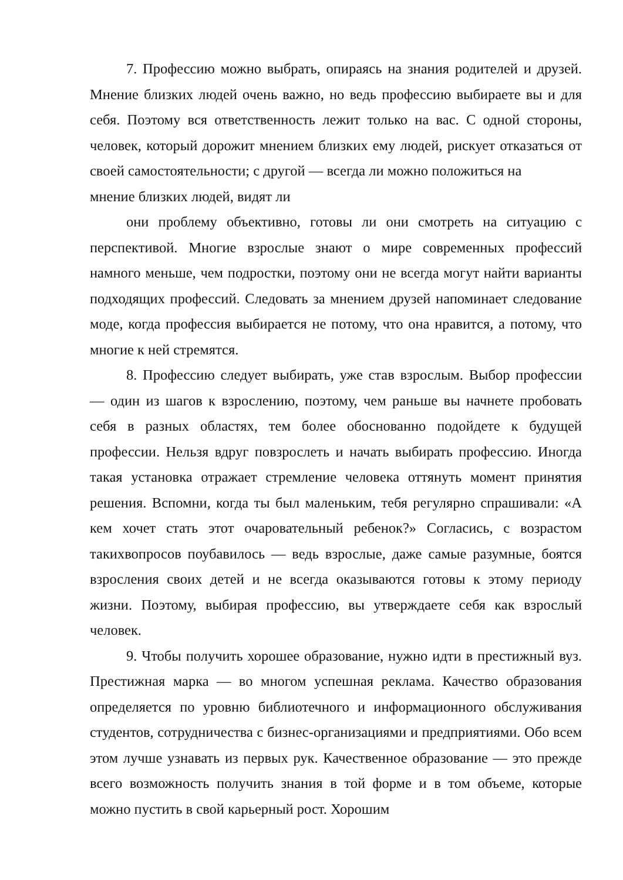7. Профессию можно выбрать, опираясь на знания родителей и друзей. Мнение близких людей очень важно, но ведь профессию выбираете вы и для себя. Поэтому вся ответственность лежит только на вас. С одной стороны, человек, который дорожит мнением близких ему людей, рискует отказаться от своей самостоятельности; с другой — всегда ли можно положиться на
мнение близких людей, видят ли
они проблему объективно, готовы ли они смотреть на ситуацию с перспективой. Многие взрослые знают о мире современных профессий намного меньше, чем подростки, поэтому они не всегда могут найти варианты подходящих профессий. Следовать за мнением друзей напоминает следование моде, когда профессия выбирается не потому, что она нравится, а потому, что многие к ней стремятся.
8. Профессию следует выбирать, уже став взрослым. Выбор профессии — один из шагов к взрослению, поэтому, чем раньше вы начнете пробовать себя в разных областях, тем более обоснованно подойдете к будущей профессии. Нельзя вдруг повзрослеть и начать выбирать профессию. Иногда такая установка отражает стремление человека оттянуть момент принятия решения. Вспомни, когда ты был маленьким, тебя регулярно спрашивали: «А кем хочет стать этот очаровательный ребенок?» Согласись, с возрастом такихвопросов поубавилось — ведь взрослые, даже самые разумные, боятся взросления своих детей и не всегда оказываются готовы к этому периоду жизни. Поэтому, выбирая профессию, вы утверждаете себя как взрослый человек.
9. Чтобы получить хорошее образование, нужно идти в престижный вуз. Престижная марка — во многом успешная реклама. Качество образования определяется по уровню библиотечного и информационного обслуживания студентов, сотрудничества с бизнес-организациями и предприятиями. Обо всем этом лучше узнавать из первых рук. Качественное образование — это прежде всего возможность получить знания в той форме и в том объеме, которые можно пустить в свой карьерный рост. Хорошим